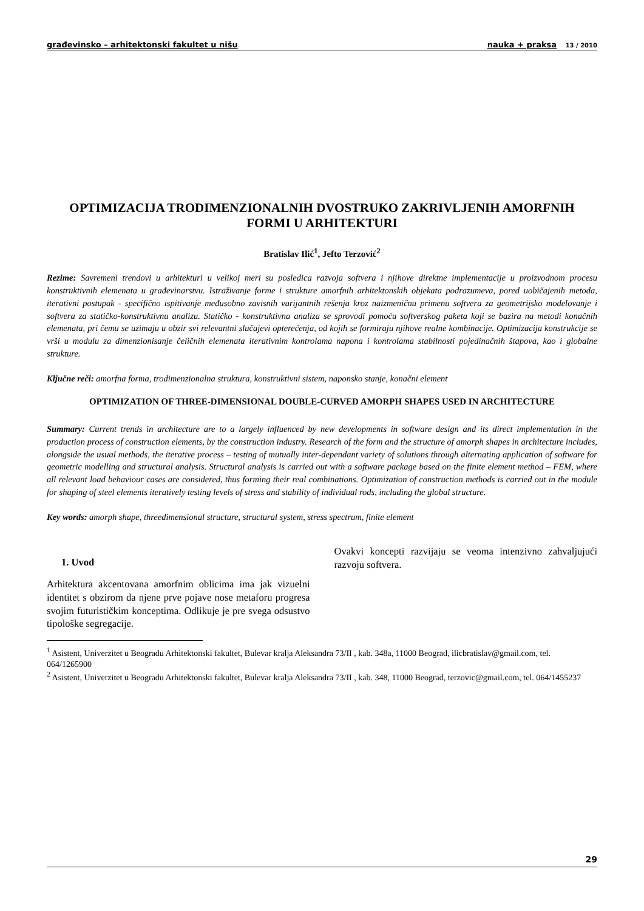građevinsko – arhitektonski fakultet u nišu nauka + praksa 13 / 2010
OPTIMIZACIJA TRODIMENZIONALNIH DVOSTRUKO ZAKRIVLJENIH AMORFNIH FORMI U ARHITEKTURI
Bratislav Ilić<sup>1</sup>, Jefto Terzović<sup>2</sup>
Rezime: Savremeni trendovi u arhitekturi u velikoj meri su posledica razvoja softvera i njihove direktne implementacije u proizvodnom procesu konstruktivnih elemenata u građevinarstvu. Istraživanje forme i strukture amorfnih arhitektonskih objekata podrazumeva, pored uobičajenih metoda, iterativni postupak - specifično ispitivanje međusobno zavisnih varijantnih rešenja kroz naizmeničnu primenu softvera za geometrijsko modelovanje i softvera za statičko-konstruktivnu analizu. Statičko - konstruktivna analiza se sprovodi pomoću softverskog paketa koji se bazira na metodi konačnih elemenata, pri čemu se uzimaju u obzir svi relevantni slučajevi opterećenja, od kojih se formiraju njihove realne kombinacije. Optimizacija konstrukcije se vrši u modulu za dimenzionisanje čeličnih elemenata iterativnim kontrolama napona i kontrolama stabilnosti pojedinačnih štapova, kao i globalne strukture.
Ključne reči: amorfna forma, trodimenzionalna struktura, konstruktivni sistem, naponsko stanje, konačni element
OPTIMIZATION OF THREE-DIMENSIONAL DOUBLE-CURVED AMORPH SHAPES USED IN ARCHITECTURE
Summary: Current trends in architecture are to a largely influenced by new developments in software design and its direct implementation in the production process of construction elements, by the construction industry. Research of the form and the structure of amorph shapes in architecture includes, alongside the usual methods, the iterative process – testing of mutually inter-dependant variety of solutions through alternating application of software for geometric modelling and structural analysis. Structural analysis is carried out with a software package based on the finite element method – FEM, where all relevant load behaviour cases are considered, thus forming their real combinations. Optimization of construction methods is carried out in the module for shaping of steel elements iteratively testing levels of stress and stability of individual rods, including the global structure.
Key words: amorph shape, threedimensional structure, structural system, stress spectrum, finite element
1. Uvod
Arhitektura akcentovana amorfnim oblicima ima jak vizuelni identitet s obzirom da njene prve pojave nose metaforu progresa svojim futurističkim konceptima. Odlikuje je pre svega odsustvo tipološke segregacije.
Ovakvi koncepti razvijaju se veoma intenzivno zahvaljujući razvoju softvera.
<sup>1</sup> Asistent, Univerzitet u Beogradu Arhitektonski fakultet, Bulevar kralja Aleksandra 73/II , kab. 348a, 11000 Beograd, ilicbratislav@gmail.com, tel. 064/1265900
<sup>2</sup> Asistent, Univerzitet u Beogradu Arhitektonski fakultet, Bulevar kralja Aleksandra 73/II , kab. 348, 11000 Beograd, terzovic@gmail.com, tel. 064/1455237
29